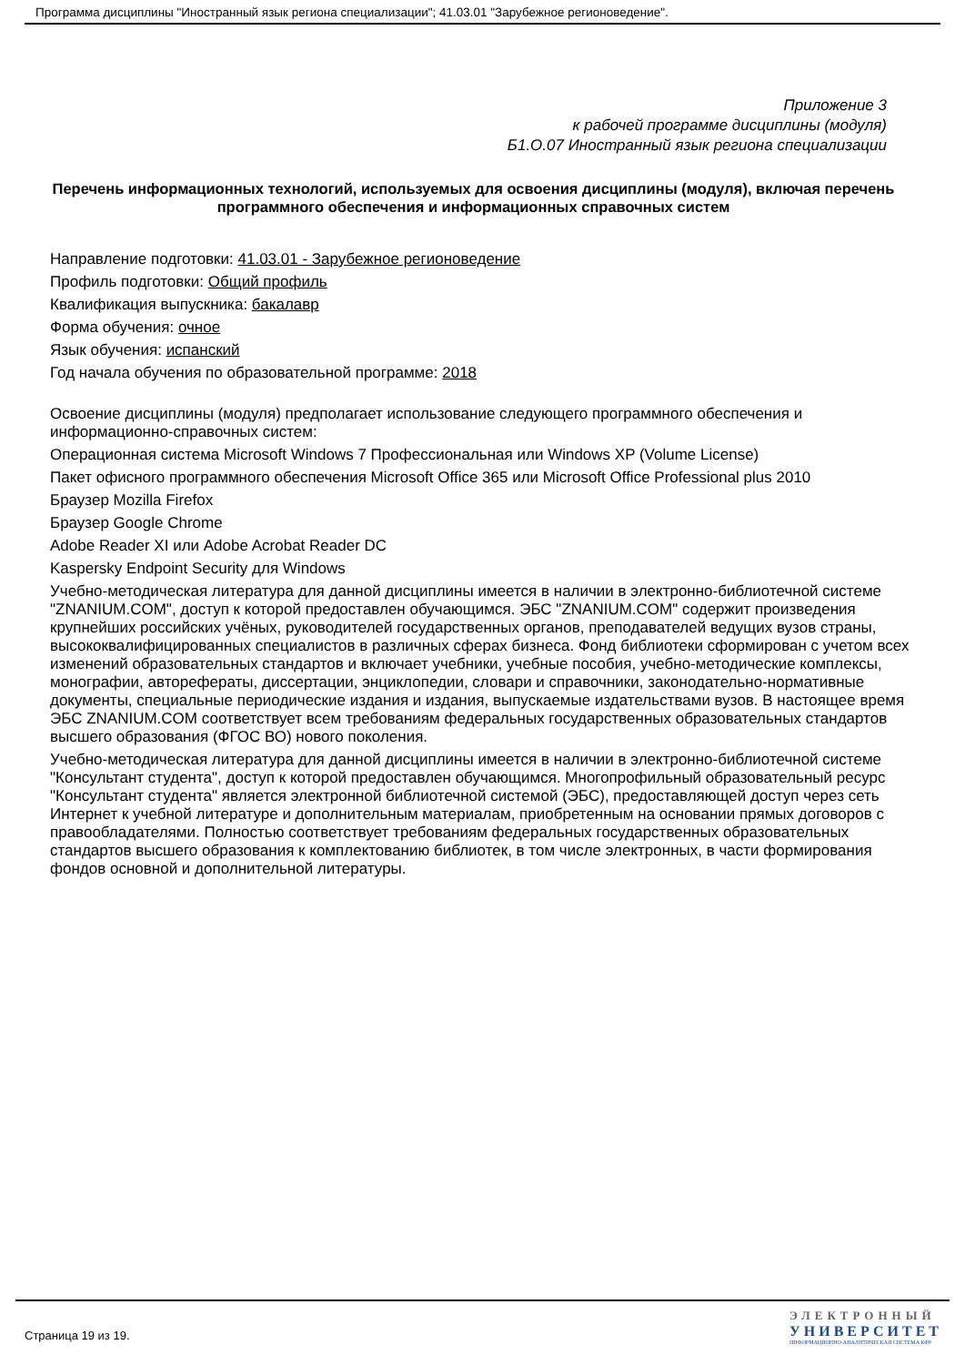Программа дисциплины "Иностранный язык региона специализации"; 41.03.01 "Зарубежное регионоведение".
Приложение 3
к рабочей программе дисциплины (модуля)
Б1.О.07 Иностранный язык региона специализации
Перечень информационных технологий, используемых для освоения дисциплины (модуля), включая перечень программного обеспечения и информационных справочных систем
Направление подготовки: 41.03.01 - Зарубежное регионоведение
Профиль подготовки: Общий профиль
Квалификация выпускника: бакалавр
Форма обучения: очное
Язык обучения: испанский
Год начала обучения по образовательной программе: 2018
Освоение дисциплины (модуля) предполагает использование следующего программного обеспечения и информационно-справочных систем:
Операционная система Microsoft Windows 7 Профессиональная или Windows XP (Volume License)
Пакет офисного программного обеспечения Microsoft Office 365 или Microsoft Office Professional plus 2010
Браузер Mozilla Firefox
Браузер Google Chrome
Adobe Reader XI или Adobe Acrobat Reader DC
Kaspersky Endpoint Security для Windows
Учебно-методическая литература для данной дисциплины имеется в наличии в электронно-библиотечной системе "ZNANIUM.COM", доступ к которой предоставлен обучающимся. ЭБС "ZNANIUM.COM" содержит произведения крупнейших российских учёных, руководителей государственных органов, преподавателей ведущих вузов страны, высококвалифицированных специалистов в различных сферах бизнеса. Фонд библиотеки сформирован с учетом всех изменений образовательных стандартов и включает учебники, учебные пособия, учебно-методические комплексы, монографии, авторефераты, диссертации, энциклопедии, словари и справочники, законодательно-нормативные документы, специальные периодические издания и издания, выпускаемые издательствами вузов. В настоящее время ЭБС ZNANIUM.COM соответствует всем требованиям федеральных государственных образовательных стандартов высшего образования (ФГОС ВО) нового поколения.
Учебно-методическая литература для данной дисциплины имеется в наличии в электронно-библиотечной системе "Консультант студента", доступ к которой предоставлен обучающимся. Многопрофильный образовательный ресурс "Консультант студента" является электронной библиотечной системой (ЭБС), предоставляющей доступ через сеть Интернет к учебной литературе и дополнительным материалам, приобретенным на основании прямых договоров с правообладателями. Полностью соответствует требованиям федеральных государственных образовательных стандартов высшего образования к комплектованию библиотек, в том числе электронных, в части формирования фондов основной и дополнительной литературы.
Страница 19 из 19.
ЭЛЕКТРОННЫЙ
УНИВЕРСИТЕТ
ИНФОРМАЦИОННО-АНАЛИТИЧЕСКАЯ СИСТЕМА КФУ